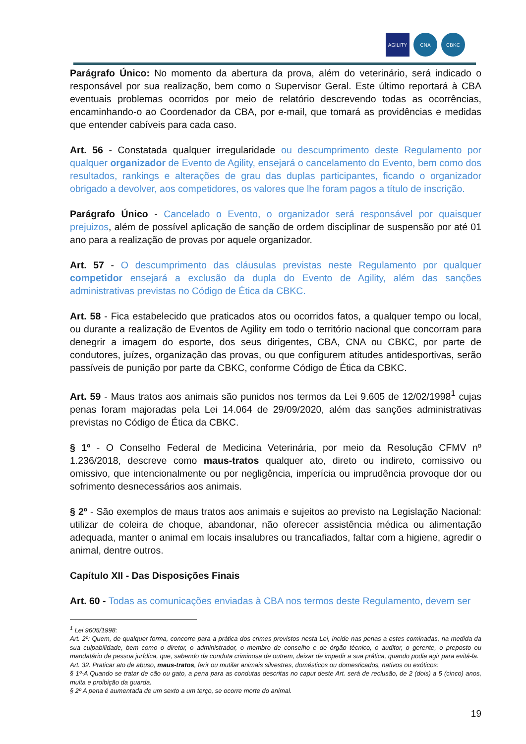AGILITY CNA CBKC
Parágrafo Único: No momento da abertura da prova, além do veterinário, será indicado o responsável por sua realização, bem como o Supervisor Geral. Este último reportará à CBA eventuais problemas ocorridos por meio de relatório descrevendo todas as ocorrências, encaminhando-o ao Coordenador da CBA, por e-mail, que tomará as providências e medidas que entender cabíveis para cada caso.
Art. 56 - Constatada qualquer irregularidade ou descumprimento deste Regulamento por qualquer organizador de Evento de Agility, ensejará o cancelamento do Evento, bem como dos resultados, rankings e alterações de grau das duplas participantes, ficando o organizador obrigado a devolver, aos competidores, os valores que lhe foram pagos a título de inscrição.
Parágrafo Único - Cancelado o Evento, o organizador será responsável por quaisquer prejuizos, além de possível aplicação de sanção de ordem disciplinar de suspensão por até 01 ano para a realização de provas por aquele organizador.
Art. 57 - O descumprimento das cláusulas previstas neste Regulamento por qualquer competidor ensejará a exclusão da dupla do Evento de Agility, além das sanções administrativas previstas no Código de Ética da CBKC.
Art. 58 - Fica estabelecido que praticados atos ou ocorridos fatos, a qualquer tempo ou local, ou durante a realização de Eventos de Agility em todo o território nacional que concorram para denegrir a imagem do esporte, dos seus dirigentes, CBA, CNA ou CBKC, por parte de condutores, juízes, organização das provas, ou que configurem atitudes antidesportivas, serão passíveis de punição por parte da CBKC, conforme Código de Ética da CBKC.
Art. 59 - Maus tratos aos animais são punidos nos termos da Lei 9.605 de 12/02/1998<sup>1</sup> cujas penas foram majoradas pela Lei 14.064 de 29/09/2020, além das sanções administrativas previstas no Código de Ética da CBKC.
§ 1º - O Conselho Federal de Medicina Veterinária, por meio da Resolução CFMV nº 1.236/2018, descreve como maus-tratos qualquer ato, direto ou indireto, comissivo ou omissivo, que intencionalmente ou por negligência, imperícia ou imprudência provoque dor ou sofrimento desnecessários aos animais.
§ 2º - São exemplos de maus tratos aos animais e sujeitos ao previsto na Legislação Nacional: utilizar de coleira de choque, abandonar, não oferecer assistência médica ou alimentação adequada, manter o animal em locais insalubres ou trancafiados, faltar com a higiene, agredir o animal, dentre outros.
Capítulo XII - Das Disposições Finais
Art. 60 - Todas as comunicações enviadas à CBA nos termos deste Regulamento, devem ser
<sup>1</sup> Lei 9605/1998:
Art. 2º: Quem, de qualquer forma, concorre para a prática dos crimes previstos nesta Lei, incide nas penas a estes cominadas, na medida da sua culpabilidade, bem como o diretor, o administrador, o membro de conselho e de órgão técnico, o auditor, o gerente, o preposto ou mandatário de pessoa jurídica, que, sabendo da conduta criminosa de outrem, deixar de impedir a sua prática, quando podia agir para evitá-la.
Art. 32. Praticar ato de abuso, maus-tratos, ferir ou mutilar animais silvestres, domésticos ou domesticados, nativos ou exóticos:
§ 1º-A Quando se tratar de cão ou gato, a pena para as condutas descritas no caput deste Art. será de reclusão, de 2 (dois) a 5 (cinco) anos, multa e proibição da guarda.
§ 2º A pena é aumentada de um sexto a um terço, se ocorre morte do animal.
19